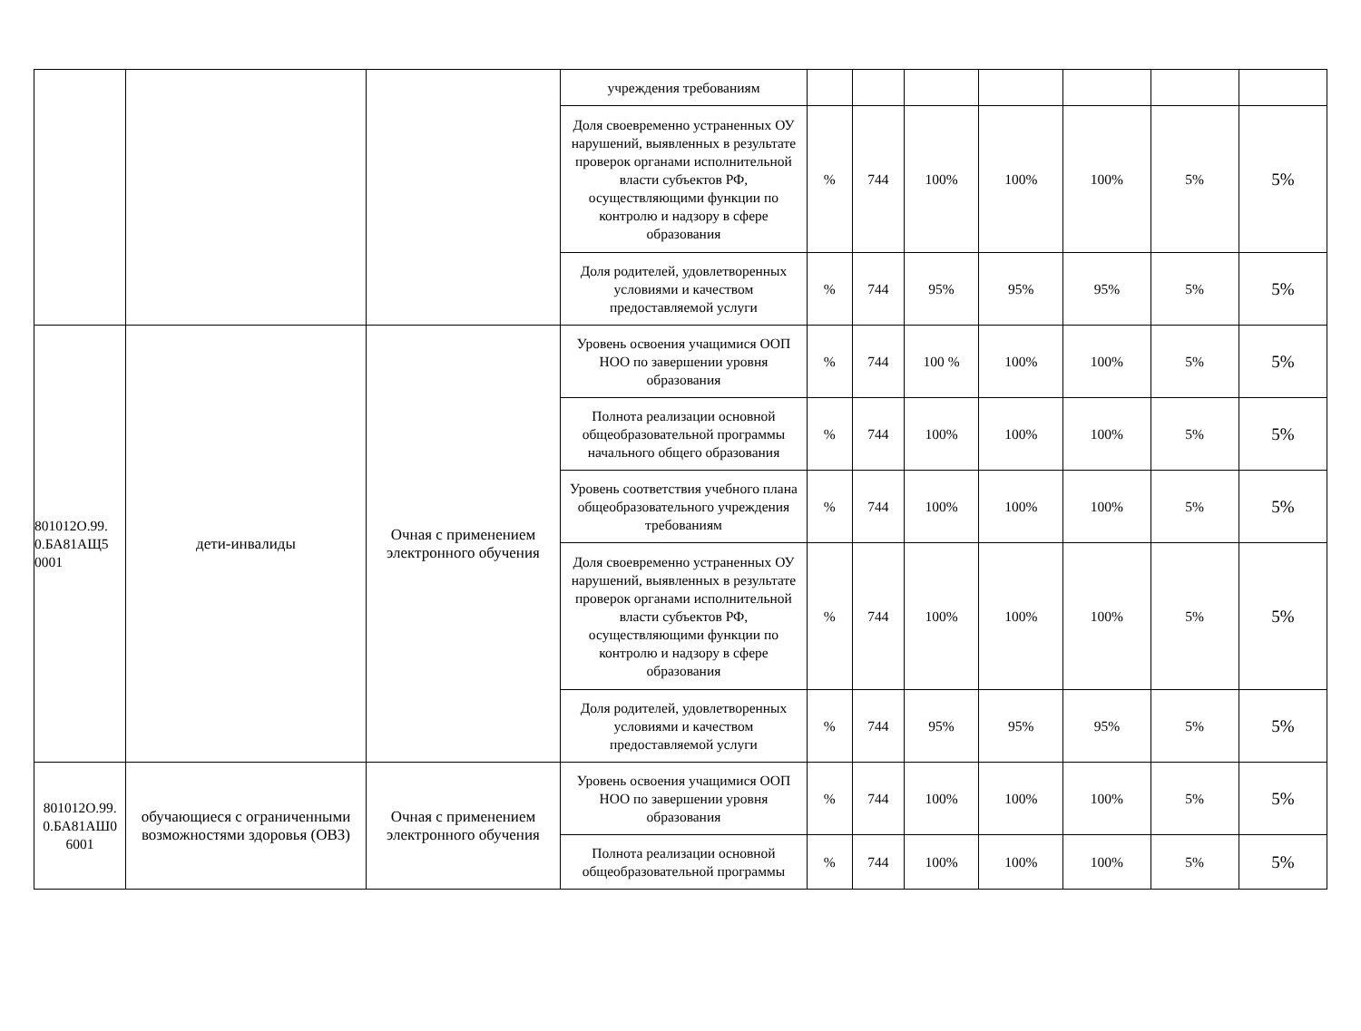| | | | учреждения требованиям | | | | | | | |
| | | | Доля своевременно устраненных ОУ нарушений, выявленных в результате проверок органами исполнительной власти субъектов РФ, осуществляющими функции по контролю и надзору в сфере образования | % | 744 | 100% | 100% | 100% | 5% | 5% |
| | | | Доля родителей, удовлетворенных условиями и качеством предоставляемой услуги | % | 744 | 95% | 95% | 95% | 5% | 5% |
| 801012О.99. 0.БА81АЩ5 0001 | дети-инвалиды | Очная с применением электронного обучения | Уровень освоения учащимися ООП НОО по завершении уровня образования | % | 744 | 100 % | 100% | 100% | 5% | 5% |
| | | | Полнота реализации основной общеобразовательной программы начального общего образования | % | 744 | 100% | 100% | 100% | 5% | 5% |
| | | | Уровень соответствия учебного плана общеобразовательного учреждения требованиям | % | 744 | 100% | 100% | 100% | 5% | 5% |
| | | | Доля своевременно устраненных ОУ нарушений, выявленных в результате проверок органами исполнительной власти субъектов РФ, осуществляющими функции по контролю и надзору в сфере образования | % | 744 | 100% | 100% | 100% | 5% | 5% |
| | | | Доля родителей, удовлетворенных условиями и качеством предоставляемой услуги | % | 744 | 95% | 95% | 95% | 5% | 5% |
| 801012О.99. 0.БА81АШ0 6001 | обучающиеся с ограниченными возможностями здоровья (ОВЗ) | Очная с применением электронного обучения | Уровень освоения учащимися ООП НОО по завершении уровня образования | % | 744 | 100% | 100% | 100% | 5% | 5% |
| | | | Полнота реализации основной общеобразовательной программы | % | 744 | 100% | 100% | 100% | 5% | 5% |